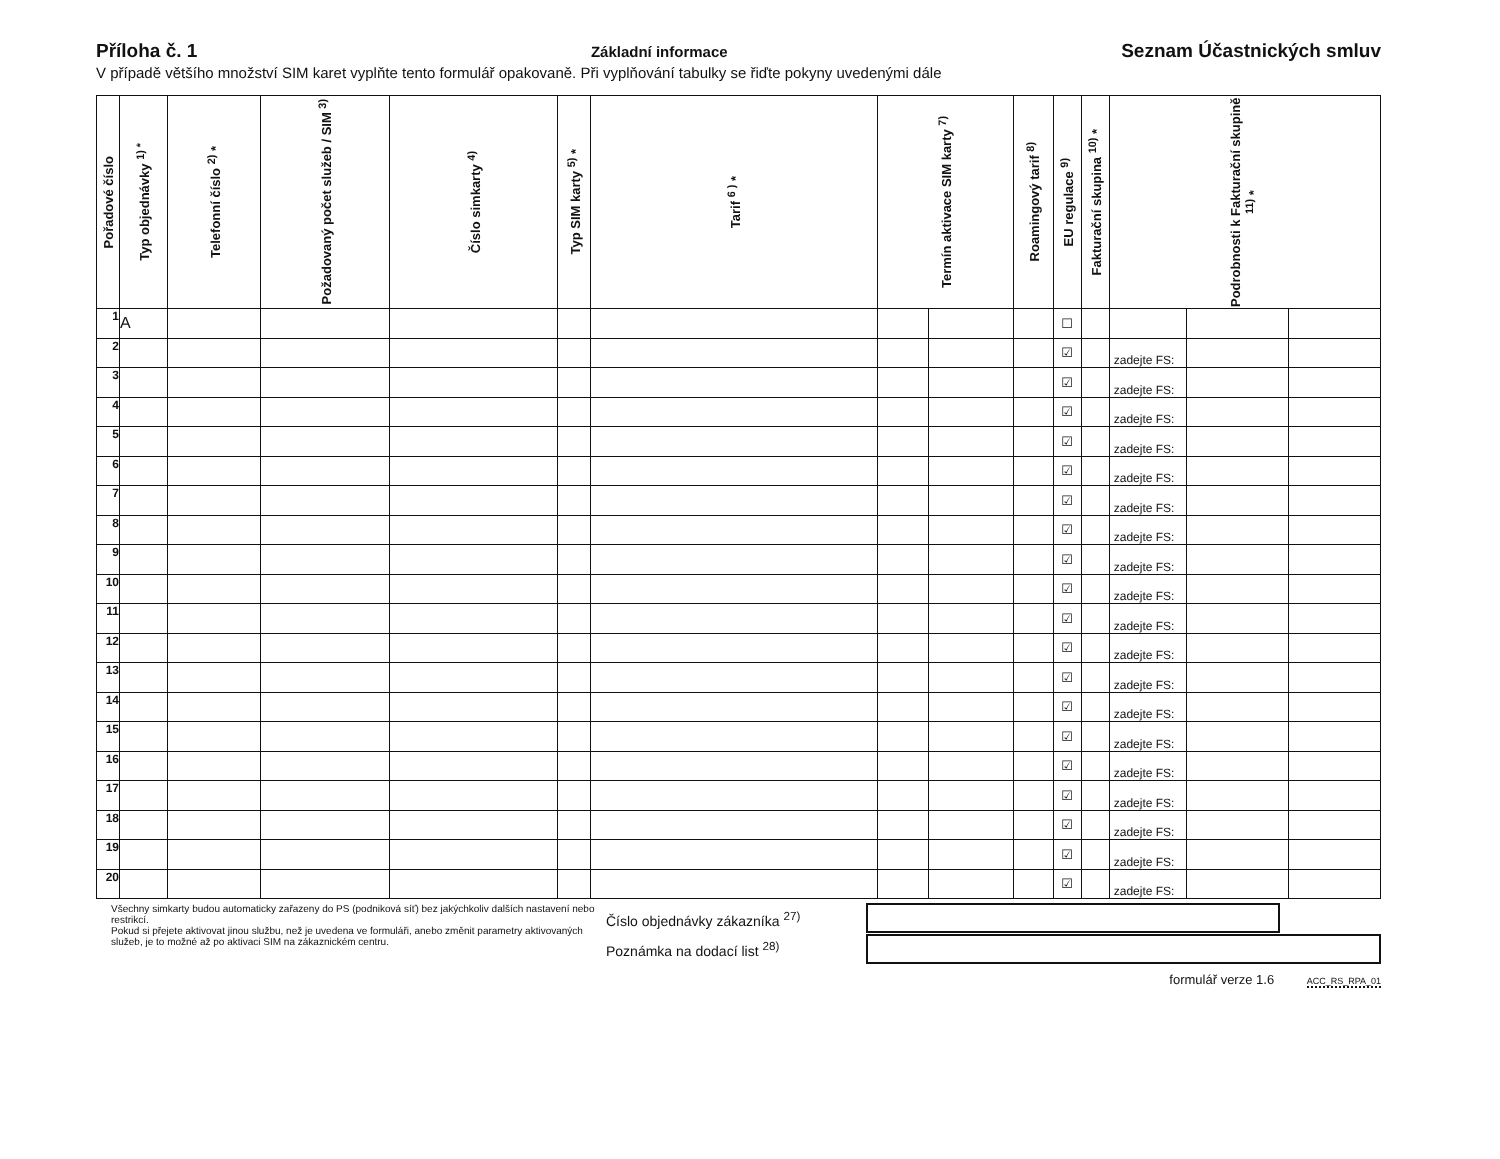Příloha č. 1 Základní informace Seznam Účastnických smluv
V případě většího množství SIM karet vyplňte tento formulář opakovaně. Při vyplňování tabulky se řiďte pokyny uvedenými dále
| Pořadové číslo | Typ objednávky <sup>1) *</sup> | Telefonní číslo <sup>2)</sup> * | Požadovaný počet služeb / SIM <sup>3)</sup> | Číslo simkarty <sup>4)</sup> | Typ SIM karty <sup>5)</sup> * | Tarif <sup>6 )</sup> * | Termín aktivace SIM karty <sup>7)</sup> | | Roamingový tarif <sup>8)</sup> | EU regulace <sup>9)</sup> | Fakturační skupina <sup>10)</sup> * | Podrobnosti k Fakturační skupině <sup>11)</sup> * | | |
| --- | --- | --- | --- | --- | --- | --- | --- | --- | --- | --- | --- | --- | --- | --- |
| 1 | A | | | | | | | | | ☐ | | | | |
| 2 | | | | | | | | | | ☑ | | zadejte FS: | | |
| 3 | | | | | | | | | | ☑ | | zadejte FS: | | |
| 4 | | | | | | | | | | ☑ | | zadejte FS: | | |
| 5 | | | | | | | | | | ☑ | | zadejte FS: | | |
| 6 | | | | | | | | | | ☑ | | zadejte FS: | | |
| 7 | | | | | | | | | | ☑ | | zadejte FS: | | |
| 8 | | | | | | | | | | ☑ | | zadejte FS: | | |
| 9 | | | | | | | | | | ☑ | | zadejte FS: | | |
| 10 | | | | | | | | | | ☑ | | zadejte FS: | | |
| 11 | | | | | | | | | | ☑ | | zadejte FS: | | |
| 12 | | | | | | | | | | ☑ | | zadejte FS: | | |
| 13 | | | | | | | | | | ☑ | | zadejte FS: | | |
| 14 | | | | | | | | | | ☑ | | zadejte FS: | | |
| 15 | | | | | | | | | | ☑ | | zadejte FS: | | |
| 16 | | | | | | | | | | ☑ | | zadejte FS: | | |
| 17 | | | | | | | | | | ☑ | | zadejte FS: | | |
| 18 | | | | | | | | | | ☑ | | zadejte FS: | | |
| 19 | | | | | | | | | | ☑ | | zadejte FS: | | |
| 20 | | | | | | | | | | ☑ | | zadejte FS: | | |
Všechny simkarty budou automaticky zařazeny do PS (podniková síť) bez jakýchkoliv dalších nastavení nebo restrikcí.
Pokud si přejete aktivovat jinou službu, než je uvedena ve formuláři, anebo změnit parametry aktivovaných služeb, je to možné až po aktivaci SIM na zákaznickém centru.
Číslo objednávky zákazníka <sup>27)</sup>
Poznámka na dodací list <sup>28)</sup>
formulář verze 1.6 ACC_RS_RPA_01